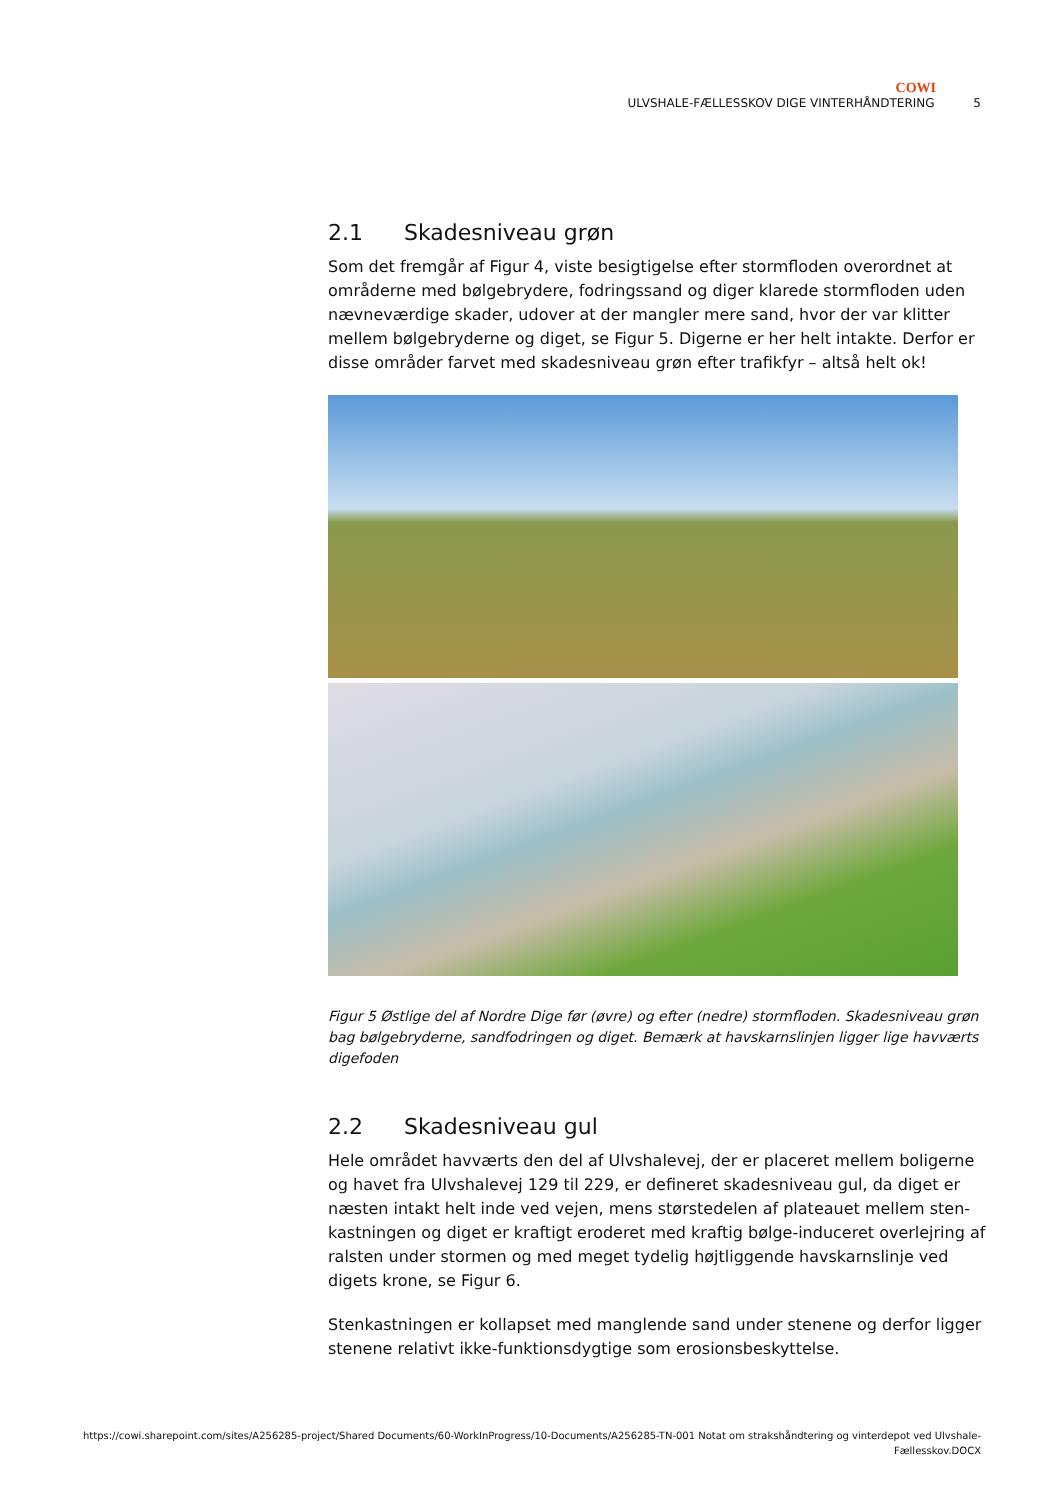COWI
ULVSHALE-FÆLLESSKOV DIGE VINTERHÅNDTERING 5
2.1 Skadesniveau grøn
Som det fremgår af Figur 4, viste besigtigelse efter stormfloden overordnet at områderne med bølgebrydere, fodringssand og diger klarede stormfloden uden nævneværdige skader, udover at der mangler mere sand, hvor der var klitter mellem bølgebryderne og diget, se Figur 5. Digerne er her helt intakte. Derfor er disse områder farvet med skadesniveau grøn efter trafikfyr – altså helt ok!
Figur 5 Østlige del af Nordre Dige før (øvre) og efter (nedre) stormfloden. Skadesniveau grøn bag bølgebryderne, sandfodringen og diget. Bemærk at havskarnslinjen ligger lige havværts digefoden
2.2 Skadesniveau gul
Hele området havværts den del af Ulvshalevej, der er placeret mellem boligerne og havet fra Ulvshalevej 129 til 229, er defineret skadesniveau gul, da diget er næsten intakt helt inde ved vejen, mens størstedelen af plateauet mellem sten-kastningen og diget er kraftigt eroderet med kraftig bølge-induceret overlejring af ralsten under stormen og med meget tydelig højtliggende havskarnslinje ved digets krone, se Figur 6.
Stenkastningen er kollapset med manglende sand under stenene og derfor ligger stenene relativt ikke-funktionsdygtige som erosionsbeskyttelse.
https://cowi.sharepoint.com/sites/A256285-project/Shared Documents/60-WorkInProgress/10-Documents/A256285-TN-001 Notat om strakshåndtering og vinterdepot ved Ulvshale-
Fællesskov.DOCX